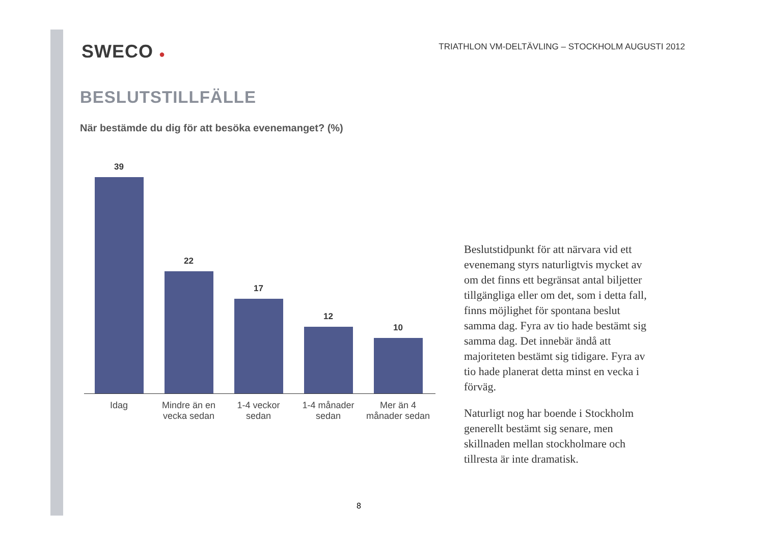SWECO ●
TRIATHLON VM-DELTÄVLING – STOCKHOLM AUGUSTI 2012
BESLUTSTILLFÄLLE
När bestämde du dig för att besöka evenemanget? (%)
39
22
17
12
10
Idag Mindre än en vecka sedan
1-4 veckor sedan
1-4 månader sedan
Mer än 4 månader sedan
Beslutstidpunkt för att närvara vid ett evenemang styrs naturligtvis mycket av om det finns ett begränsat antal biljetter tillgängliga eller om det, som i detta fall, finns möjlighet för spontana beslut samma dag. Fyra av tio hade bestämt sig samma dag. Det innebär ändå att majoriteten bestämt sig tidigare. Fyra av tio hade planerat detta minst en vecka i förväg.
Naturligt nog har boende i Stockholm generellt bestämt sig senare, men skillnaden mellan stockholmare och tillresta är inte dramatisk.
8